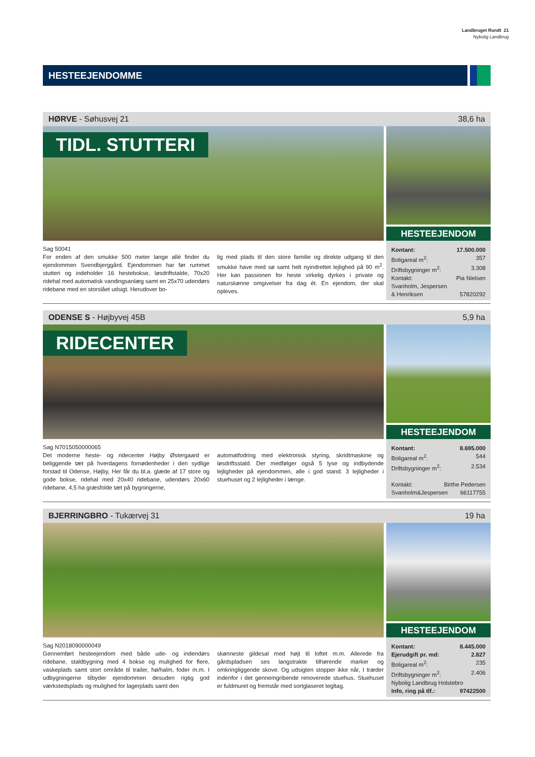Landbruget Rundt 21
Nybolig Landbrug
HESTEEJENDOMME
HØRVE - Søhusvej 21 38,6 ha
TIDL. STUTTERI
HESTEEJENDOM
Sag 50041
For enden af den smukke 500 meter lange allé finder du ejendommen Svendbjerggård. Ejendommen har før rummet stutteri og indeholder 16 hestebokse, løsdriftstalde, 70x20 ridehal med automatisk vandingsanlæg samt en 25x70 udendørs ridebane med en storslået udsigt. Herudover bo-
lig med plads til den store familie og direkte udgang til den smukke have med sø samt helt nyindrettet lejlighed på 90 m<sup>2</sup>. Her kan passionen for heste virkelig dyrkes i private og naturskønne omgivelser fra dag ét. En ejendom, der skal opleves.
Kontant: 17.500.000
Boligareal m<sup>2</sup>: 357
Driftsbygninger m<sup>2</sup>: 3.308
Kontakt: Pia Nielsen
Svanholm, Jespersen
& Henriksen 57820292
ODENSE S - Højbyvej 45B 5,9 ha
RIDECENTER
HESTEEJENDOM
Sag N7015050000065
Det moderne heste- og ridecenter Højby Østergaard er beliggende tæt på hverdagens fornødenheder i den sydlige forstad til Odense, Højby, Her får du bl.a. glæde af 17 store og gode bokse, ridehal med 20x40 ridebane, udendørs 20x60 ridebane, 4,5 ha græsfolde tæt på bygningerne,
automatfodring med elektronisk styring, skridtmaskine og løsdriftsstald. Der medfølger også 5 lyse og indbydende lejligheder på ejendommen, alle i god stand. 3 lejligheder i stuehuset og 2 lejligheder i længe.
Kontant: 8.695.000
Boligareal m<sup>2</sup>: 544
Driftsbygninger m<sup>2</sup>: 2.534
Kontakt: Birthe Pedersen
Svanholm&Jespersen 66117755
BJERRINGBRO - Tukærvej 31 19 ha
HESTEEJENDOM
Sag N2018090000049
Gennemført hesteejendom med både ude- og indendørs ridebane, staldbygning med 4 bokse og mulighed for flere, vaskeplads samt stort område til trailer, hø/halm, foder m.m. I udbygningerne tilbyder ejendommen desuden rigtig god værkstedsplads og mulighed for lagerplads samt den
skønneste gildesal med højt til loftet m.m. Allerede fra gårdspladsen ses langstrakte tilhørende marker og omkringliggende skove. Og udsigten stopper ikke når, I træder indenfor i det gennemgribende renoverede stuehus. Stuehuset er fuldmuret og fremstår med sortglaseret tegltag.
Kontant: 8.445.000
Ejerudgift pr. md: 2.827
Boligareal m<sup>2</sup>: 235
Driftsbygninger m<sup>2</sup>: 2.406
Nybolig Landbrug Holstebro
Info, ring på tlf.: 97422500